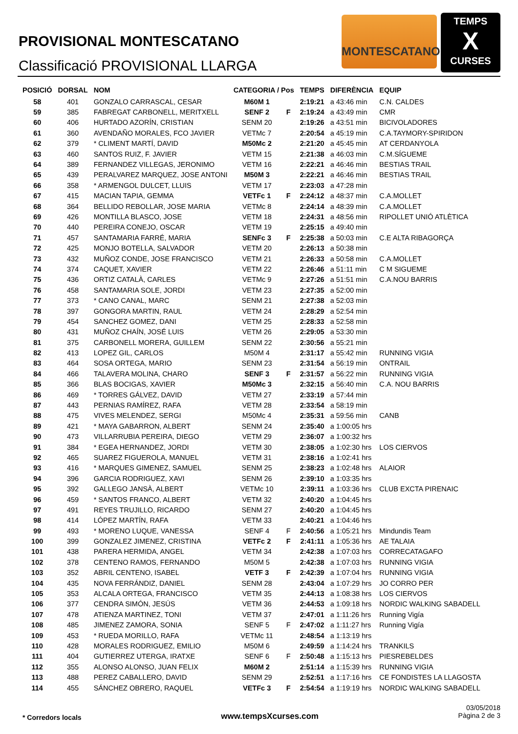PROVISIONAL MONTESCATANO
Classificació PROVISIONAL LLARGA
MONTESCATANO
TEMPS
X
CURSES
| POSICIÓ | DORSAL | NOM | CATEGORIA / Pos | | TEMPS | DIFERÈNCIA | EQUIP |
| --- | --- | --- | --- | --- | --- | --- | --- |
| 58 | 401 | GONZALO CARRASCAL, CESAR | M60M 1 | | 2:19:21 | a 43:46 min | C.N. CALDES |
| 59 | 385 | FABREGAT CARBONELL, MERITXELL | SENF 2 | F | 2:19:24 | a 43:49 min | CMR |
| 60 | 406 | HURTADO AZORÍN, CRISTIAN | SENM 20 | | 2:19:26 | a 43:51 min | BICIVOLADORES |
| 61 | 360 | AVENDAÑO MORALES, FCO JAVIER | VETMc 7 | | 2:20:54 | a 45:19 min | C.A.TAYMORY-SPIRIDON |
| 62 | 379 | * CLIMENT MARTÍ, DAVID | M50Mc 2 | | 2:21:20 | a 45:45 min | AT CERDANYOLA |
| 63 | 460 | SANTOS RUIZ, F. JAVIER | VETM 15 | | 2:21:38 | a 46:03 min | C.M.SÍGUEME |
| 64 | 389 | FERNANDEZ VILLEGAS, JERONIMO | VETM 16 | | 2:22:21 | a 46:46 min | BESTIAS TRAIL |
| 65 | 439 | PERALVAREZ MARQUEZ, JOSE ANTONI | M50M 3 | | 2:22:21 | a 46:46 min | BESTIAS TRAIL |
| 66 | 358 | * ARMENGOL DULCET, LLUIS | VETM 17 | | 2:23:03 | a 47:28 min | |
| 67 | 415 | MACIAN TAPIA, GEMMA | VETFc 1 | F | 2:24:12 | a 48:37 min | C.A.MOLLET |
| 68 | 364 | BELLIDO REBOLLAR, JOSE MARIA | VETMc 8 | | 2:24:14 | a 48:39 min | C.A.MOLLET |
| 69 | 426 | MONTILLA BLASCO, JOSE | VETM 18 | | 2:24:31 | a 48:56 min | RIPOLLET UNIÓ ATLÈTICA |
| 70 | 440 | PEREIRA CONEJO, OSCAR | VETM 19 | | 2:25:15 | a 49:40 min | |
| 71 | 457 | SANTAMARIA FARRÉ, MARIA | SENFc 3 | F | 2:25:38 | a 50:03 min | C.E ALTA RIBAGORÇA |
| 72 | 425 | MONJO BOTELLA, SALVADOR | VETM 20 | | 2:26:13 | a 50:38 min | |
| 73 | 432 | MUÑOZ CONDE, JOSE FRANCISCO | VETM 21 | | 2:26:33 | a 50:58 min | C.A.MOLLET |
| 74 | 374 | CAQUET, XAVIER | VETM 22 | | 2:26:46 | a 51:11 min | C M SIGUEME |
| 75 | 436 | ORTIZ CATALÀ, CARLES | VETMc 9 | | 2:27:26 | a 51:51 min | C.A.NOU BARRIS |
| 76 | 458 | SANTAMARIA SOLE, JORDI | VETM 23 | | 2:27:35 | a 52:00 min | |
| 77 | 373 | * CANO CANAL, MARC | SENM 21 | | 2:27:38 | a 52:03 min | |
| 78 | 397 | GONGORA MARTIN, RAUL | VETM 24 | | 2:28:29 | a 52:54 min | |
| 79 | 454 | SANCHEZ GOMEZ, DANI | VETM 25 | | 2:28:33 | a 52:58 min | |
| 80 | 431 | MUÑOZ CHAÍN, JOSÉ LUIS | VETM 26 | | 2:29:05 | a 53:30 min | |
| 81 | 375 | CARBONELL MORERA, GUILLEM | SENM 22 | | 2:30:56 | a 55:21 min | |
| 82 | 413 | LOPEZ GIL, CARLOS | M50M 4 | | 2:31:17 | a 55:42 min | RUNNING VIGIA |
| 83 | 464 | SOSA ORTEGA, MARIO | SENM 23 | | 2:31:54 | a 56:19 min | ONTRAIL |
| 84 | 466 | TALAVERA MOLINA, CHARO | SENF 3 | F | 2:31:57 | a 56:22 min | RUNNING VIGIA |
| 85 | 366 | BLAS BOCIGAS, XAVIER | M50Mc 3 | | 2:32:15 | a 56:40 min | C.A. NOU BARRIS |
| 86 | 469 | * TORRES GÁLVEZ, DAVID | VETM 27 | | 2:33:19 | a 57:44 min | |
| 87 | 443 | PERNIAS RAMÍREZ, RAFA | VETM 28 | | 2:33:54 | a 58:19 min | |
| 88 | 475 | VIVES MELENDEZ, SERGI | M50Mc 4 | | 2:35:31 | a 59:56 min | CANB |
| 89 | 421 | * MAYA GABARRON, ALBERT | SENM 24 | | 2:35:40 | a 1:00:05 hrs | |
| 90 | 473 | VILLARRUBIA PEREIRA, DIEGO | VETM 29 | | 2:36:07 | a 1:00:32 hrs | |
| 91 | 384 | * EGEA HERNANDEZ, JORDI | VETM 30 | | 2:38:05 | a 1:02:30 hrs | LOS CIERVOS |
| 92 | 465 | SUAREZ FIGUEROLA, MANUEL | VETM 31 | | 2:38:16 | a 1:02:41 hrs | |
| 93 | 416 | * MARQUES GIMENEZ, SAMUEL | SENM 25 | | 2:38:23 | a 1:02:48 hrs | ALAIOR |
| 94 | 396 | GARCIA RODRIGUEZ, XAVI | SENM 26 | | 2:39:10 | a 1:03:35 hrs | |
| 95 | 392 | GALLEGO JANSÀ, ALBERT | VETMc 10 | | 2:39:11 | a 1:03:36 hrs | CLUB EXCTA PIRENAIC |
| 96 | 459 | * SANTOS FRANCO, ALBERT | VETM 32 | | 2:40:20 | a 1:04:45 hrs | |
| 97 | 491 | REYES TRUJILLO, RICARDO | SENM 27 | | 2:40:20 | a 1:04:45 hrs | |
| 98 | 414 | LÓPEZ MARTÍN, RAFA | VETM 33 | | 2:40:21 | a 1:04:46 hrs | |
| 99 | 493 | * MORENO LUQUE, VANESSA | SENF 4 | F | 2:40:56 | a 1:05:21 hrs | Mindundis Team |
| 100 | 399 | GONZALEZ JIMENEZ, CRISTINA | VETFc 2 | F | 2:41:11 | a 1:05:36 hrs | AE TALAIA |
| 101 | 438 | PARERA HERMIDA, ANGEL | VETM 34 | | 2:42:38 | a 1:07:03 hrs | CORRECATAGAFO |
| 102 | 378 | CENTENO RAMOS, FERNANDO | M50M 5 | | 2:42:38 | a 1:07:03 hrs | RUNNING VIGIA |
| 103 | 352 | ABRIL CENTENO, ISABEL | VETF 3 | F | 2:42:39 | a 1:07:04 hrs | RUNNING VIGIA |
| 104 | 435 | NOVA FERRÁNDIZ, DANIEL | SENM 28 | | 2:43:04 | a 1:07:29 hrs | JO CORRO PER |
| 105 | 353 | ALCALA ORTEGA, FRANCISCO | VETM 35 | | 2:44:13 | a 1:08:38 hrs | LOS CIERVOS |
| 106 | 377 | CENDRA SIMÓN, JESÚS | VETM 36 | | 2:44:53 | a 1:09:18 hrs | NORDIC WALKING SABADELL |
| 107 | 478 | ATIENZA MARTINEZ, TONI | VETM 37 | | 2:47:01 | a 1:11:26 hrs | Running Vigía |
| 108 | 485 | JIMENEZ ZAMORA, SONIA | SENF 5 | F | 2:47:02 | a 1:11:27 hrs | Running Vigía |
| 109 | 453 | * RUEDA MORILLO, RAFA | VETMc 11 | | 2:48:54 | a 1:13:19 hrs | |
| 110 | 428 | MORALES RODRIGUEZ, EMILIO | M50M 6 | | 2:49:59 | a 1:14:24 hrs | TRANKILS |
| 111 | 404 | GUTIERREZ UTERGA, IRATXE | SENF 6 | F | 2:50:48 | a 1:15:13 hrs | PIESREBELDES |
| 112 | 355 | ALONSO ALONSO, JUAN FELIX | M60M 2 | | 2:51:14 | a 1:15:39 hrs | RUNNING VIGIA |
| 113 | 488 | PEREZ CABALLERO, DAVID | SENM 29 | | 2:52:51 | a 1:17:16 hrs | CE FONDISTES LA LLAGOSTA |
| 114 | 455 | SÁNCHEZ OBRERO, RAQUEL | VETFc 3 | F | 2:54:54 | a 1:19:19 hrs | NORDIC WALKING SABADELL |
* Corredors locals
www.tempsXcurses.com
03/05/2018
Pàgina 2 de 3